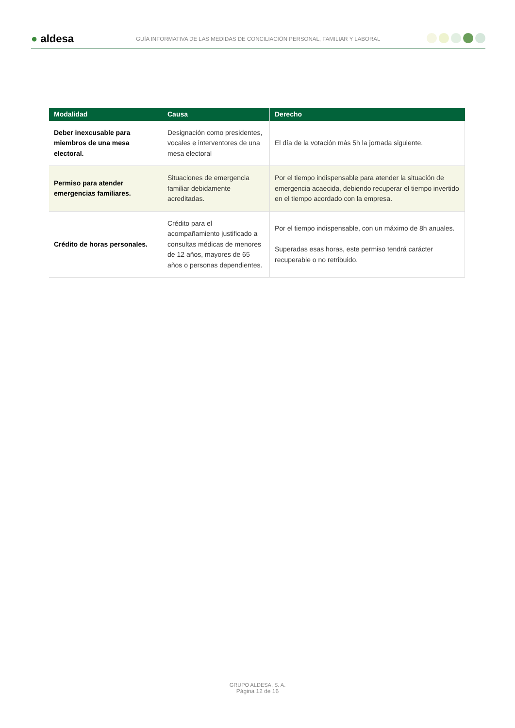● aldesa
GUÍA INFORMATIVA DE LAS MEDIDAS DE CONCILIACIÓN PERSONAL, FAMILIAR Y LABORAL
| Modalidad | Causa | Derecho |
| --- | --- | --- |
| Deber inexcusable para miembros de una mesa electoral. | Designación como presidentes, vocales e interventores de una mesa electoral | El día de la votación más 5h la jornada siguiente. |
| Permiso para atender emergencias familiares. | Situaciones de emergencia familiar debidamente acreditadas. | Por el tiempo indispensable para atender la situación de emergencia acaecida, debiendo recuperar el tiempo invertido en el tiempo acordado con la empresa. |
| Crédito de horas personales. | Crédito para el acompañamiento justificado a consultas médicas de menores de 12 años, mayores de 65 años o personas dependientes. | Por el tiempo indispensable, con un máximo de 8h anuales. Superadas esas horas, este permiso tendrá carácter recuperable o no retribuido. |
GRUPO ALDESA, S. A.
Página 12 de 16